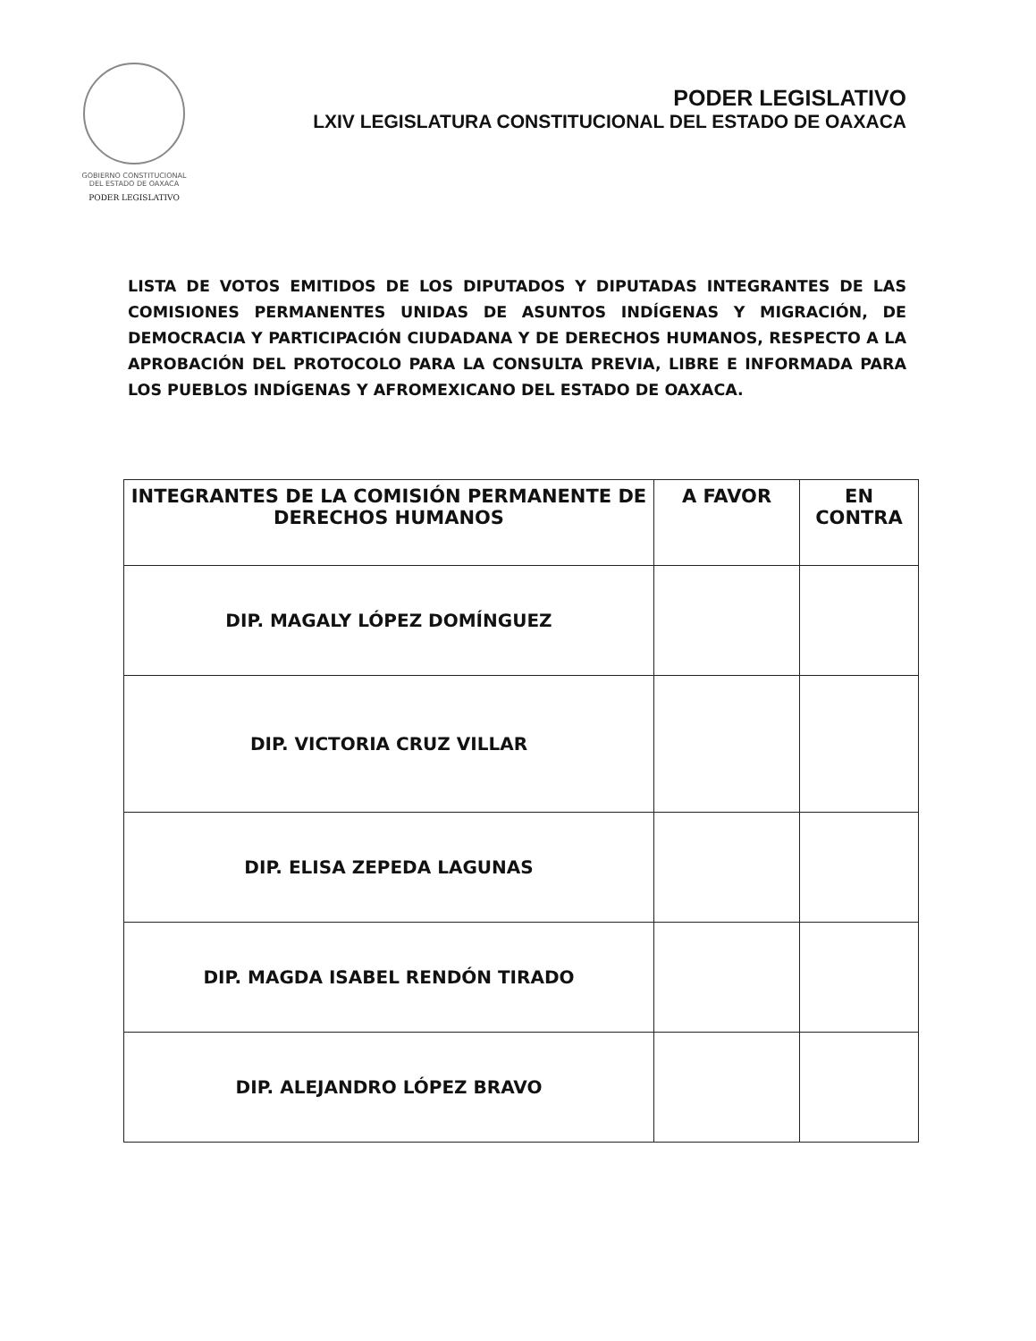GOBIERNO CONSTITUCIONAL
DEL ESTADO DE OAXACA
PODER LEGISLATIVO
PODER LEGISLATIVO
LXIV LEGISLATURA CONSTITUCIONAL DEL ESTADO DE OAXACA
LISTA DE VOTOS EMITIDOS DE LOS DIPUTADOS Y DIPUTADAS INTEGRANTES DE LAS COMISIONES PERMANENTES UNIDAS DE ASUNTOS INDÍGENAS Y MIGRACIÓN, DE DEMOCRACIA Y PARTICIPACIÓN CIUDADANA Y DE DERECHOS HUMANOS, RESPECTO A LA APROBACIÓN DEL PROTOCOLO PARA LA CONSULTA PREVIA, LIBRE E INFORMADA PARA LOS PUEBLOS INDÍGENAS Y AFROMEXICANO DEL ESTADO DE OAXACA.
| INTEGRANTES DE LA COMISIÓN PERMANENTE DE DERECHOS HUMANOS | A FAVOR | EN CONTRA |
| --- | --- | --- |
| DIP. MAGALY LÓPEZ DOMÍNGUEZ | | |
| DIP. VICTORIA CRUZ VILLAR | | |
| DIP. ELISA ZEPEDA LAGUNAS | | |
| DIP. MAGDA ISABEL RENDÓN TIRADO | | |
| DIP. ALEJANDRO LÓPEZ BRAVO | | |